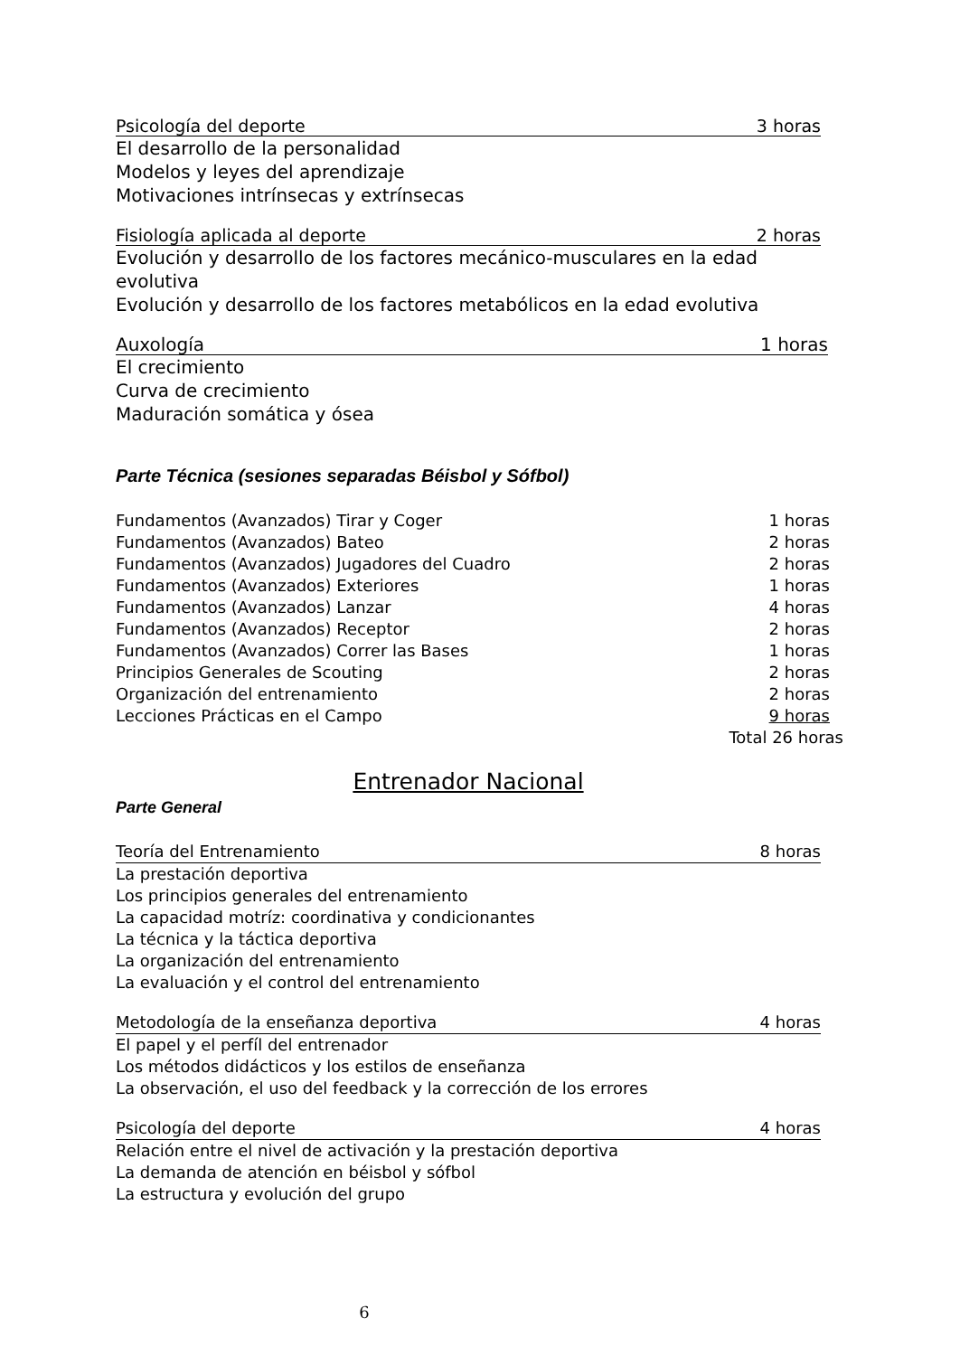Psicología del deporte 3 horas
El desarrollo de la personalidad
Modelos y leyes del aprendizaje
Motivaciones intrínsecas y extrínsecas
Fisiología aplicada al deporte 2 horas
Evolución y desarrollo de los factores mecánico-musculares en la edad evolutiva
Evolución y desarrollo de los factores metabólicos en la edad evolutiva
Auxología 1 horas
El crecimiento
Curva de crecimiento
Maduración somática y ósea
Parte Técnica (sesiones separadas Béisbol y Sófbol)
Fundamentos (Avanzados) Tirar y Coger 1 horas
Fundamentos (Avanzados) Bateo 2 horas
Fundamentos (Avanzados) Jugadores del Cuadro 2 horas
Fundamentos (Avanzados) Exteriores 1 horas
Fundamentos (Avanzados) Lanzar 4 horas
Fundamentos (Avanzados) Receptor 2 horas
Fundamentos (Avanzados) Correr las Bases 1 horas
Principios Generales de Scouting 2 horas
Organización del entrenamiento 2 horas
Lecciones Prácticas en el Campo 9 horas
Total 26 horas
Entrenador Nacional
Parte General
Teoría del Entrenamiento 8 horas
La prestación deportiva
Los principios generales del entrenamiento
La capacidad motríz: coordinativa y condicionantes
La técnica y la táctica deportiva
La organización del entrenamiento
La evaluación y el control del entrenamiento
Metodología de la enseñanza deportiva 4 horas
El papel y el perfíl del entrenador
Los métodos didácticos y los estilos de enseñanza
La observación, el uso del feedback y la corrección de los errores
Psicología del deporte 4 horas
Relación entre el nivel de activación y la prestación deportiva
La demanda de atención en béisbol y sófbol
La estructura y evolución del grupo
6